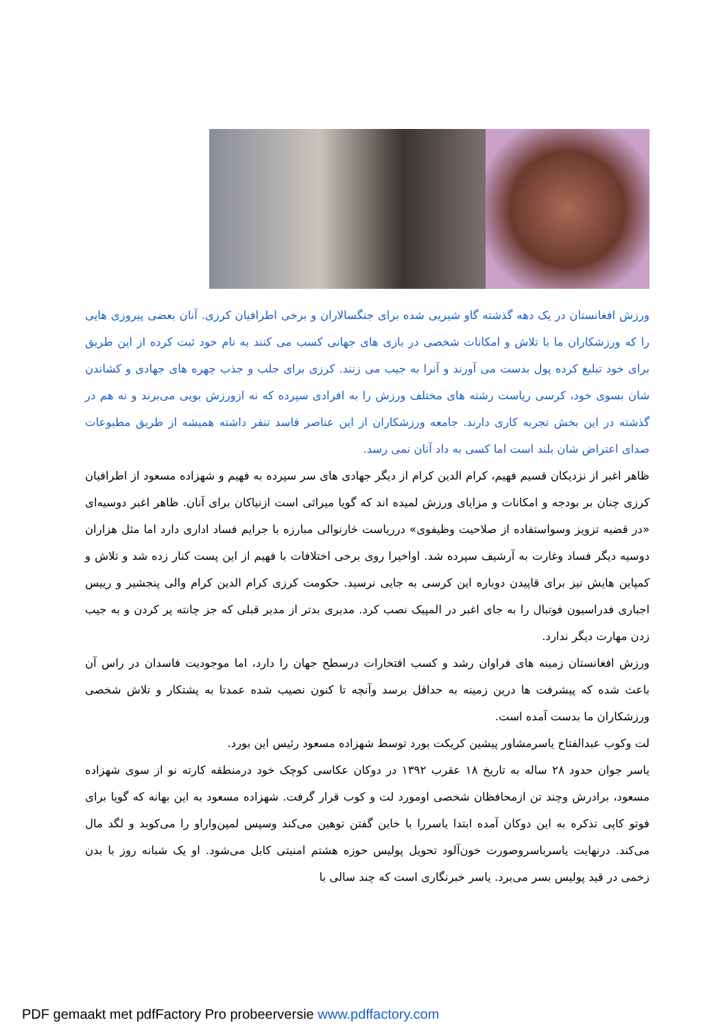ورزش افغانستان در یک دهه گذشته گاو شیریی شده برای جنگسالاران و برخی اطرافیان کرزی. آنان بعضی پیروزی هایی را که ورزشکاران ما با تلاش و امکانات شخصی در بازی های جهانی کسب می کنند به نام خود ثبت کرده از این طریق برای خود تبلیغ کرده پول بدست می آورند و آنرا به جیب می زنند. کرزی برای جلب و جذب چهره های جهادی و کشاندن شان بسوی خود، کرسی ریاست رشته های مختلف ورزش را به افرادی سپرده که نه ازورزش بویی می‌برند و نه هم در گذشته در این بخش تجربه کاری دارند. جامعه ورزشکاران از این عناصر فاسد تنفر داشته همیشه از طریق مطبوعات صدای اعتراض شان بلند است اما کسی به داد آنان نمی رسد.
ظاهر اغبر از نزدیکان قسیم فهیم، کرام الدین کرام از دیگر جهادی های سر سپرده به فهیم و شهزاده مسعود از اطرافیان کرزی چنان بر بودجه و امکانات و مزایای ورزش لمیده اند که گویا میراثی است ازنیاکان برای آنان. ظاهر اغبر دوسیه‌ای «در قضیه تزویز وسواستفاده از صلاحیت وظیفوی» درریاست څارنوالی مبارزه با جرایم فساد اداری دارد اما مثل هزاران دوسیه دیگر فساد وغارت به آرشیف سپرده شد. اواخیرا روی برخی اختلافات با فهیم از این پست کنار زده شد و تلاش و کمپاین هایش نیز برای قاپیدن دوباره این کرسی به جایی نرسید. حکومت کرزی کرام الدین کرام والی پنجشیر و رییس اجباری فدراسیون فوتبال را به جای اغبر در المپیک نصب کرد. مدیری بدتر از مدیر قبلی که جز چانته پر کردن و به جیب زدن مهارت دیگر ندارد.
ورزش افغانستان زمینه های فراوان رشد و کسب افتخارات درسطح جهان را دارد، اما موجودیت فاسدان در راس آن باعث شده که پیشرفت ها درین زمینه به حداقل برسد وآنچه تا کنون نصیب شده عمدتا به پشتکار و تلاش شخصی ورزشکاران ما بدست آمده است.
لت وکوب عبدالفتاح یاسرمشاور پیشین کریکت بورد توسط شهزاده مسعود رئیس این بورد.
یاسر جوان حدود ۲۸ ساله به تاریخ ۱۸ عقرب ۱۳۹۲ در دوکان عکاسی کوچک خود درمنطقه کارته نو از سوی شهزاده مسعود، برادرش وچند تن ازمحافظان شخصی اومورد لت و کوب قرار گرفت. شهزاده مسعود به این بهانه که گویا برای فوتو کاپی تذکره به این دوکان آمده ابتدا یاسررا با خاین گفتن توهین می‌کند وسپس لمپن‌واراو را می‌کوبد و لگد مال می‌کند. درنهایت یاسرباسروصورت خون‌آلود تحویل پولیس حوزه هشتم امنیتی کابل می‌شود. او یک شبانه روز با بدن زخمی در قید پولیس بسر می‌برد. یاسر خبرنگاری است که چند سالی با
PDF gemaakt met pdfFactory Pro probeerversie www.pdffactory.com